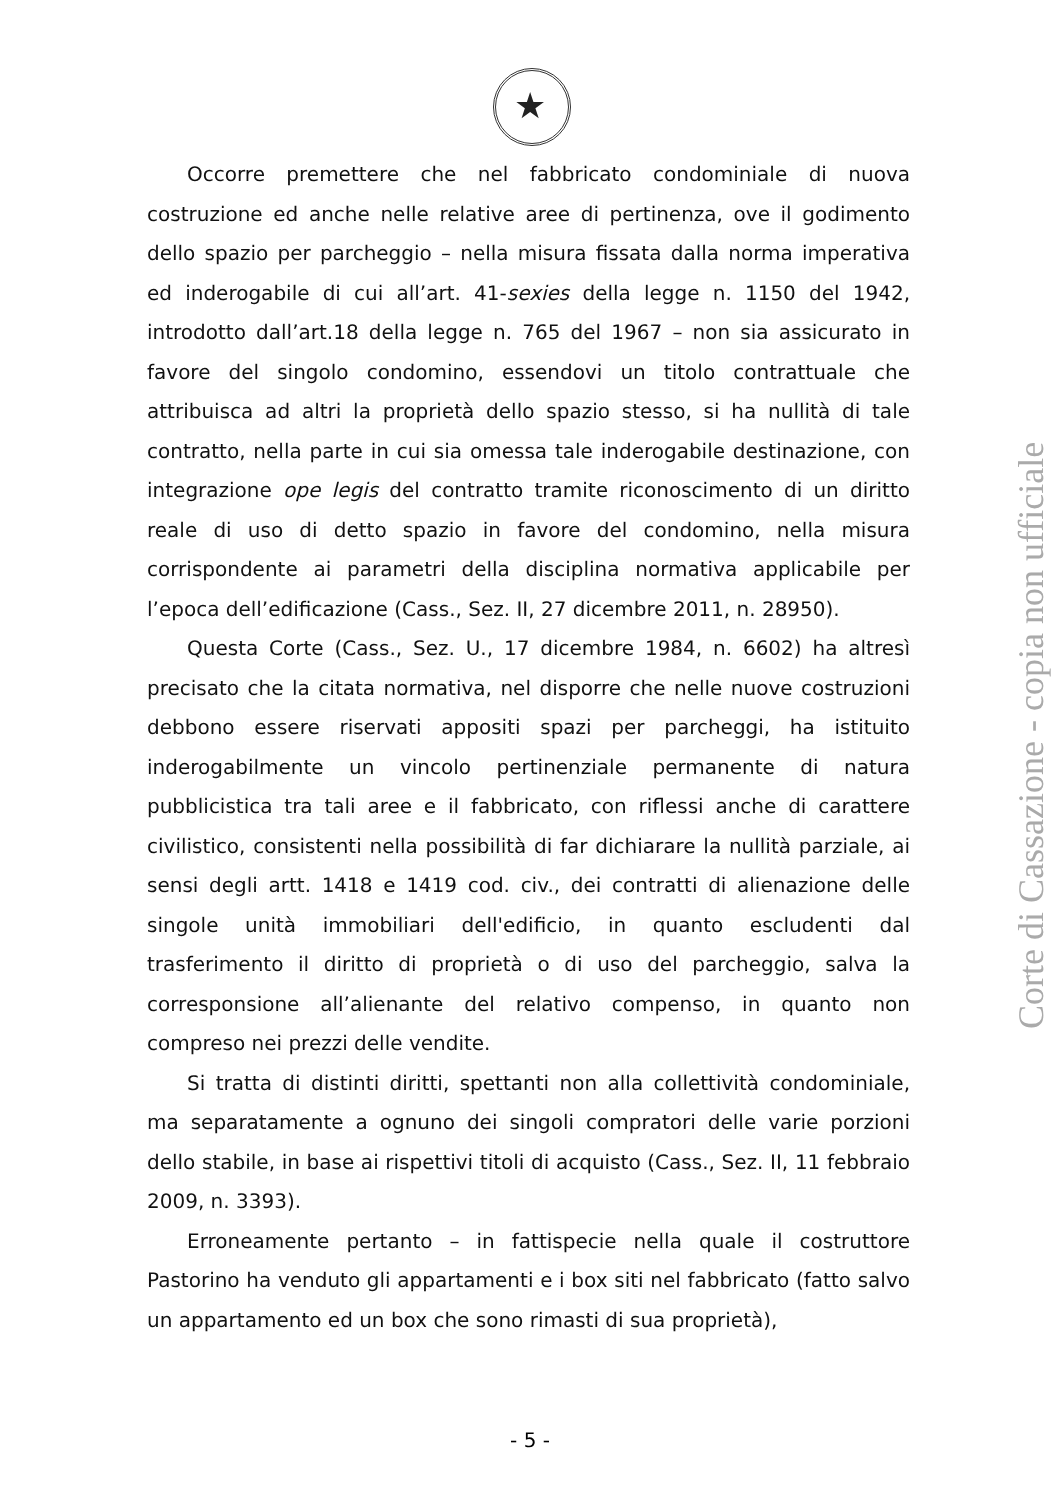★
Occorre premettere che nel fabbricato condominiale di nuova costruzione ed anche nelle relative aree di pertinenza, ove il godimento dello spazio per parcheggio – nella misura fissata dalla norma imperativa ed inderogabile di cui all’art. 41-sexies della legge n. 1150 del 1942, introdotto dall’art.18 della legge n. 765 del 1967 – non sia assicurato in favore del singolo condomino, essendovi un titolo contrattuale che attribuisca ad altri la proprietà dello spazio stesso, si ha nullità di tale contratto, nella parte in cui sia omessa tale inderogabile destinazione, con integrazione ope legis del contratto tramite riconoscimento di un diritto reale di uso di detto spazio in favore del condomino, nella misura corrispondente ai parametri della disciplina normativa applicabile per l’epoca dell’edificazione (Cass., Sez. II, 27 dicembre 2011, n. 28950).
Questa Corte (Cass., Sez. U., 17 dicembre 1984, n. 6602) ha altresì precisato che la citata normativa, nel disporre che nelle nuove costruzioni debbono essere riservati appositi spazi per parcheggi, ha istituito inderogabilmente un vincolo pertinenziale permanente di natura pubblicistica tra tali aree e il fabbricato, con riflessi anche di carattere civilistico, consistenti nella possibilità di far dichiarare la nullità parziale, ai sensi degli artt. 1418 e 1419 cod. civ., dei contratti di alienazione delle singole unità immobiliari dell'edificio, in quanto escludenti dal trasferimento il diritto di proprietà o di uso del parcheggio, salva la corresponsione all’alienante del relativo compenso, in quanto non compreso nei prezzi delle vendite.
Si tratta di distinti diritti, spettanti non alla collettività condominiale, ma separatamente a ognuno dei singoli compratori delle varie porzioni dello stabile, in base ai rispettivi titoli di acquisto (Cass., Sez. II, 11 febbraio 2009, n. 3393).
Erroneamente pertanto – in fattispecie nella quale il costruttore Pastorino ha venduto gli appartamenti e i box siti nel fabbricato (fatto salvo un appartamento ed un box che sono rimasti di sua proprietà),
Corte di Cassazione - copia non ufficiale
- 5 -